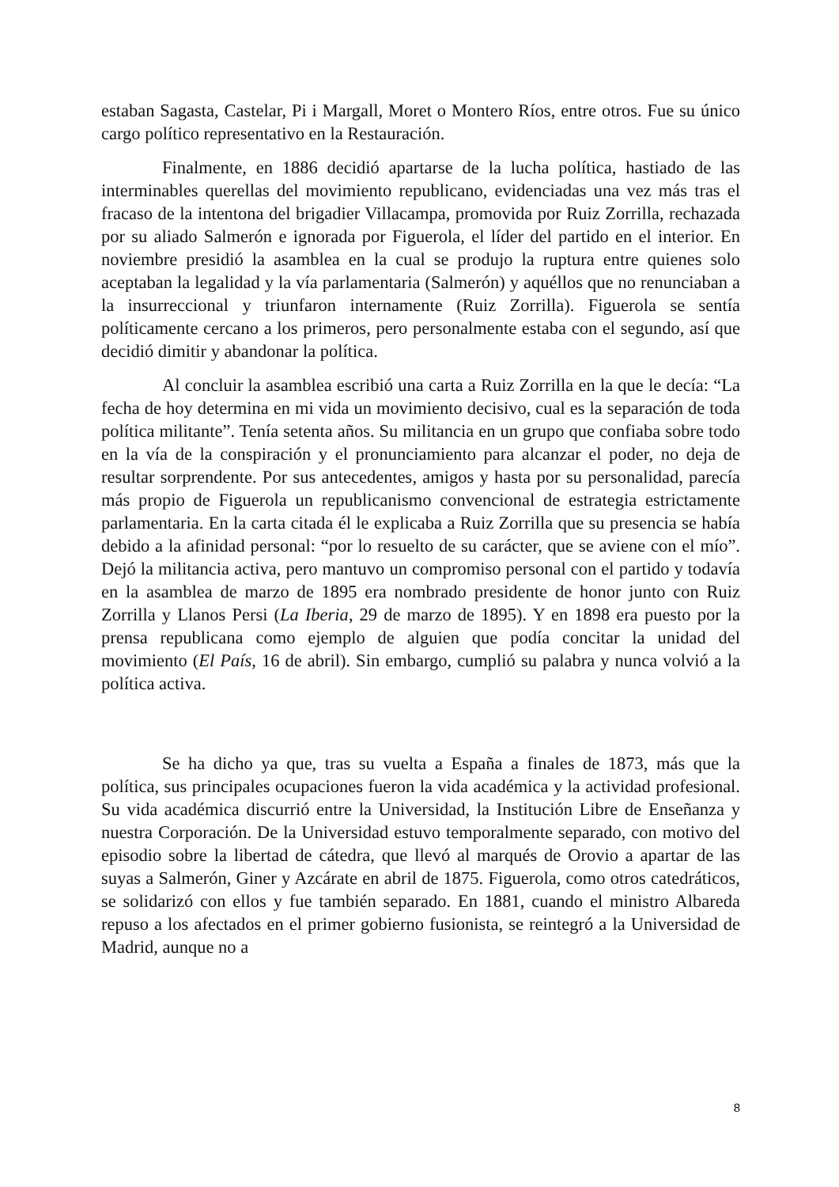estaban Sagasta, Castelar, Pi i Margall, Moret o Montero Ríos, entre otros. Fue su único cargo político representativo en la Restauración.
Finalmente, en 1886 decidió apartarse de la lucha política, hastiado de las interminables querellas del movimiento republicano, evidenciadas una vez más tras el fracaso de la intentona del brigadier Villacampa, promovida por Ruiz Zorrilla, rechazada por su aliado Salmerón e ignorada por Figuerola, el líder del partido en el interior. En noviembre presidió la asamblea en la cual se produjo la ruptura entre quienes solo aceptaban la legalidad y la vía parlamentaria (Salmerón) y aquéllos que no renunciaban a la insurreccional y triunfaron internamente (Ruiz Zorrilla). Figuerola se sentía políticamente cercano a los primeros, pero personalmente estaba con el segundo, así que decidió dimitir y abandonar la política.
Al concluir la asamblea escribió una carta a Ruiz Zorrilla en la que le decía: “La fecha de hoy determina en mi vida un movimiento decisivo, cual es la separación de toda política militante”. Tenía setenta años. Su militancia en un grupo que confiaba sobre todo en la vía de la conspiración y el pronunciamiento para alcanzar el poder, no deja de resultar sorprendente. Por sus antecedentes, amigos y hasta por su personalidad, parecía más propio de Figuerola un republicanismo convencional de estrategia estrictamente parlamentaria. En la carta citada él le explicaba a Ruiz Zorrilla que su presencia se había debido a la afinidad personal: “por lo resuelto de su carácter, que se aviene con el mío”. Dejó la militancia activa, pero mantuvo un compromiso personal con el partido y todavía en la asamblea de marzo de 1895 era nombrado presidente de honor junto con Ruiz Zorrilla y Llanos Persi (La Iberia, 29 de marzo de 1895). Y en 1898 era puesto por la prensa republicana como ejemplo de alguien que podía concitar la unidad del movimiento (El País, 16 de abril). Sin embargo, cumplió su palabra y nunca volvió a la política activa.
Se ha dicho ya que, tras su vuelta a España a finales de 1873, más que la política, sus principales ocupaciones fueron la vida académica y la actividad profesional. Su vida académica discurrió entre la Universidad, la Institución Libre de Enseñanza y nuestra Corporación. De la Universidad estuvo temporalmente separado, con motivo del episodio sobre la libertad de cátedra, que llevó al marqués de Orovio a apartar de las suyas a Salmerón, Giner y Azcárate en abril de 1875. Figuerola, como otros catedráticos, se solidarizó con ellos y fue también separado. En 1881, cuando el ministro Albareda repuso a los afectados en el primer gobierno fusionista, se reintegró a la Universidad de Madrid, aunque no a
8